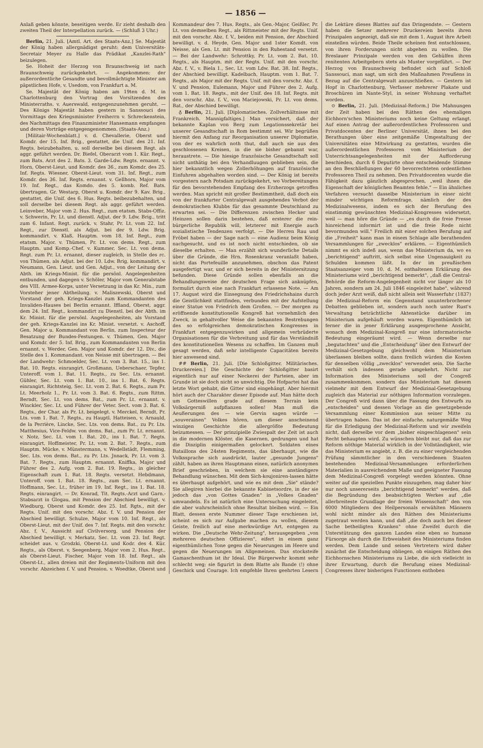— 1856 —
Anlaß geben könnte, beseitigen werde. Er zieht deshalb den zweiten Theil der Interpellation zurück. — (Schluß 3 Uhr.)
Berlin, 21. Juli. [Amtl. Art. des Staats-Anz.] Se. Majestät der König haben allergnädigst geruht: dem Universitäts-Secretair Meyer zu Halle das Prädikat „Kanzlei-Rath" beizulegen.
Se. Hoheit der Herzog von Braunschweig ist nach Braunschweig zurückgekehrt. — Angekommen: der außerordentliche Gesandte und bevollmächtigte Minister am päpstlichen Hofe, v. Usedom, von Frankfurt a. M.
Se. Majestät der König haben am 19ten d. M. in Charlottenburg den Vortrag des Vorsitzenden des Ministerraths, v. Auerswald, entgegenzunehmen geruht. — Des Königs Majestät haben gestern in Sanssouci des Vormittags den Kriegsminister Freiherrn v. Schreckenstein, des Nachmittags den Finanzminister Hansemann empfangen und deren Vorträge entgegengenommen. (Staats-Anz.)
[Militair-Wochenblatt.] v. d. Chevallerie, Oberst und Komdr. der 15. Inf. Brig., gestattet, die Unif. des 21. Inf. Regts. beizubehalten, u. soll derselbe bei diesem Regt. als aggr. geführt werden. Dr. Biefel, Oberarzt vom 1. Kür. Regt., zum Bats. Arzt des 2. Bats. 3. Garde-Ldw. Regts. ernannt. v. Horn, Oberst-Lieut. und Komdr. des 36., zum Komdr. des 25. Inf. Regts. Wiesner, Oberst-Lieut. vom 31. Inf. Regt., zum Komdr. des 36. Inf. Regts. ernannt. v. Gellhorn, Major vom 19. Inf. Regt., das Komdo. des 5. komb. Ref. Bats. übertragen. Gr. Westarp, Oberst u. Komdr. der 9. Kav. Brig., gestattet, die Unif. des 6. Hus. Regts. beibezubehalten, und soll derselbe bei diesem Regt. als aggr. geführt werden. Leinveber, Major vom 2. Hus. Regt., zum etatsm. Stabs-Offiz. v. Schwerin, Pr. Lt. und dienstl. Adjut. der 9. Ldw. Brig., tritt zum 6. Infant. Regt. zurück. v. Stahr, Pr. Lt. vom 22. Inf. Regt., zur Dienstl. als Adjut. bei der 9. Ldw. Brig. kommandirt. v. Klaß, Hauptm. vom 18. Inf. Regt., zum etatsm. Major. v. Thümen, Pr. Lt. von dems. Regt., zum Hauptm. und Komp.-Chef. v. Kummer, Sec. Lt. von dems. Regt. zum Pr. Lt. ernannt, dieser zugleich, in Stelle des rc. von Thümen, als Adjut. bei der 10. Ldw. Brig. kommandirt. v. Neumann, Gen. Lieut. und Gen. Adjut., von der Leitung der Abth. im Kriegs-Minist. für die persönl. Angelegenheiten entbunden, und dagegen v. Schöler, Major vom Generalstabe des VIII. Armee-Korps, unter Versetzung in das Kr. Min., zum Vorsteher jener Abtheilung. v. Maliszewski, Oberst und Vorstand der geh. Kriegs-Kanzlei zum Kommandanten des Invaliden-Hauses bei Berlin ernannt. Iffland, Oberst, aggr. dem 24. Inf. Regt., kommandirt zu Dienstl. bei der Abth. im Kr. Minist. für die persönl. Angelegenheiten, als Vorstand der geh. Kriegs-Kanzlei ins Kr. Minist. versetzt. v. Aschoff, Gen. Major u. Kommandant von Berlin, zum Inspecteur der Besatzung der Bundes-Festungen. v. Thümen, Gen. Major und Komdr. der 5. Inf. Brig., zum Kommandanten von Berlin ernannt. v. Werder, Gen. Major und Komdr. der 12. Div., die Stelle des 1. Kommandant. von Neisse mit übertragen. — Bei der Landwehr: Schmoelder, Sec. Lt. vom 3. Bat. 15., ins 1. Bat. 10. Regts. einrangirt. Großmann, Ueberschaer, Tepfer, Unteroff. vom 1. Bat. 11. Regts., zu Sec. Lts. ernannt. Gühler, Sec. Lt. vom 1. Bat. 10., ins 1. Bat. 6. Regts. einrangirt. Richtsteig, Sec. Lt. vom 2. Bat. 6. Regts., zum Pr. Lt. Meerholz 1., Pr. Lt. vom 3. Bat. 6. Regts., zum Rittm. Berndt, Sec. Lt. von dems. Bat., zum Pr. Lt. ernannt. v. Winckler, Sec. Lt. und Führer der Veter. Sect. vom 3. Bat. 6. Regts., der Char. als Pr. Lt. beigelegt. v. Merckel, Berndt, Pr. Lts. vom 1. Bat. 7. Regts., zu Hauptl. Hatteisen, v. Arnauld, de la Perrière, Lincke, Sec. Lts. von dems. Bat., zu Pr. Lts. Matthesius, Vice-Feldw. von dems. Bat., zum Pr. Lt. ernannt. v. Notz, Sec. Lt. vom 1. Bat. 20., ins 1. Bat. 7. Regts. einrangirt. Hoffmeister, Pr. Lt. vom 2. Bat. 7. Regts., zum Hauptm. Mücke, v. Münstermann, v. Wedellstädt, Flemming, Sec. Lts. von dems. Bat., zu Pr. Lts. Jnnack, Pr. Lt. vom 3. Bat. 7. Regts., zum Hauptm. ernannt. Kniffka, Major und Führer des 2. Aufg. vom 2. Bat. 19. Regts., in gleicher Eigenschaft zum 1. Bat. 18. Regts. versetzt. Hebdmann, Unteroff. vom 1. Bat. 18. Regts., zum Sec. Lt. ernannt. Hoffmann, Sec. Lt., früher im 19. Inf. Regt., ins 1. Bat. 18. Regts. einrangirt. — Dr. Konrad, Tit. Regts.-Arzt und Garn.-Stabsarzt in Glogau, mit Pension der Abschied bewilligt. v. Wiedburg, Oberst und Komdr. des 25. Inf. Rgts., mit der Regts. Unif. mit den vorschr. Abz. f. V. und Pension der Abschied bewilligt. Schulze, Major vom 10. Inf. Regt., als Oberst-Lieut. mit der Unif. des 7. Inf. Regts. mit den vorschr. Abz. f. V., Aussicht auf Civilversorg. und Pension der Abschied bewilligt. v. Merkatz, Sec. Lt. vom 23. Inf. Regt. scheidet aus. v. Grodzki, Oberst-Lt. und Kodr. des 4. Kür. Regts., als Oberst. v. Seegenberg, Major vom 2. Hus. Regt., als Oberst-Lieut. Fischer, Major vom 18. Inf. Regt., als Oberst-Lt., allen dreien mit der Regiments-Uniform mit den vorschr. Abzeichen f. V. und Pension. v. Woedtke, Oberst und Kommandeur des 7. Hus. Regts., als Gen.-Major, Geißler, Pr. Lt. von demselben Regt., als Rittmeister mit der Regts. Unif. mit den vorschr. Abz. f. V., beiden mit Pension, der Abschied bewilligt. v. d. Heyde, Gen. Major und 1ster Komdt. von Neisse, als Gen. Lt. mit Pension in den Ruhestand versetzt. — Bei der Landwehr: Schrottky, Pr. Lt. vom 2. Bat. 10. Regts., als Hauptm. mit der Regts. Unif. mit den vorschr. Abz. f. V., v. Biela 1., Sec. Lt. vom Ldw. Bat. 38. Inf. Regts., der Abschied bewilligt. Kadelbach, Hauptm. vom 1. Bat. 7. Regts., als Major mit der Regts. Unif. mit den vorschr. Abz. f. V. und Pension, Eulemann, Major und Führer des 2. Aufg. vom 1. Bat. 18. Regts., mit der Unif. des 18. Inf. Regts. mit den vorschr. Abz. f. V., von Maciejowski, Pr. Lt. von dems. Bat., der Abschied bewilligt.
♁ Berlin, 21. Juli. [Diplomatisches. Zollverhältnisse mit Frankreich. Mannigfaltiges.] Man versichert, daß der bekannte Kaplan von Berg zum Legationssekretär bei unserer Gesandtschaft in Rom bestimmt sei. Wir begrüßen hiermit den Anfang zur Reorganisation unserer Diplomatie, von der es wahrlich noth thut, daß auch sie aus den geschlossenen Kreisen, in die sie bisher gebannt war, heraustrete. — Die hiesige französische Gesandtschaft soll nicht unthätig bei den Verhandluugen geblieben sein, die hier bekanntlich wegen Zollerhöhungen auf französische Einfuhren abgehalten worden sind. — Der König ist bereits vorgestern nach Potsdam zurückgekehrt, wo Vorbereitungen für den bevorstehenden Empfang des Erzherzogs getroffen werden. Man spricht mit großer Bestimmtheit, daß doch ein von der frankfurter Centralgewalt ausgehendes Verbot der demokratischen Klubbs für das gesammte Deutschland zu erwarten sei. — Die Differenzen zwischen Hecker und Heinzen sollen darin bestehen, daß ersterer die rein-bürgerliche Republik will, letzterer mit Energie auch sozialistische Tendenzen verfolgt. — Die Herren Rau und Fröbel haben — der Sage nach — eine Audienz beim König nachgesucht, und es ist noch nicht entschieden, ob sie dieselbe erhalten. — Man erzählt sich wunderliche Details über die Gründe, die Hrn. Rosenkranz veranlaßt haben, nicht das Portefeuille anzunehmen, obschon das Patent ausgefertigt war, und er sich bereits in der Ministersitzung befunden. Diese Gründe sollen ebenfalls an die Behandlungsweise der deutschen Frage sich anknüpfen, formulirt durch eine nach Frankfurt erlassene Note. — Am 17. August wird die Einsegnung des Friedrichshains durch die Geistlichkeit stattfinden, verbunden mit der Aufstellung einer Statue von Friedrich dem Großen. — Der morgen zu eröffnende konstitutionelle Kongreß hat vornehmlich den Zweck, in gehaltvoller Weise die bekannten Bestrebungen des so erfolgreichen demokratischen Kongresses in Frankfurt entgegenzuwirken und allgemein verbrüderte Organisationen für die Verbreitung und für das Verständniß des konstitutionellen Wesens zu schaffen. Im Ganzen muß gesagt werden, daß sehr intelligente Capacitäten bereits hier anwesend sind.
## Berlin, 21. Juli. [Die Schloßgitter. Militärisches. Druckereien.] Die Geschichte der Schloßgitter basirt eigentlich nur auf einer Neckerei der Parteien, aber im Grunde ist sie doch nicht so unwichtig. Die Hofpartei hat das letzte Wort gehabt, die Gitter sind eingehängt. Aber hiermit hört auch der Charakter dieser Episode auf. Man hätte doch um Gotteswillen grade auf diesem Terrain kein Volksärgerniß aufpflanzen sollen! Man muß die Aeußerungen des — wie Gervin sagen würde — „souverainen" Volkes hören, um dieser anscheinend winzigen Geschichte die allergrößte Bedeutung beizumessen. — Der prinzipielle Zwiespalt der Zeit ist auch in die modernen Klöster, die Kasernen, gedrungen und hat die Disziplin einigermaßen gelockert. Soldaten eines Bataillons des 24sten Regiments, das überhaupt, wie die Volkssprache sich ausdrückt, lauter „gesunde Jungens" zählt, haben an ihren Hauptmann einen, natürlich anonymen Brief geschrieben, in welchem sie eine anständigere Behandlung wünschen. Mit dem Sich-koujoniren-lassen hätte es überhaupt aufgehört, und wie es mit dem „Sie" stände? Sie allegiren hierbei die bekannte Kabinetsordre, in der sie jedoch das „von Gottes Gnaden" in „Volkes Gnaden" umwandeln. Es ist natürlich eine Untersuchung eingeleitet, die aber wahrscheinlich ohne Resultat bleiben wird. — Ein Blatt, dessen erste Nummer dieser Tage erschienen ist, scheint es sich zur Aufgabe machen zu wollen, diesem Geiste, freilich auf eine merkwürdige Art, entgegen zu wirken. Die „Deutsche Wehr-Zeitung", herausgegeben „von mehreren deutschen Offizieren", eifert in einem ganz eigenthümlichen Tone gegen die Neuerungen im Heere und gegen die Neuerungen im Allgemeinen. Das stocksteife Gamaschenthum ist ihr Ideal. Die Bürgerwehr kommt sehr schlecht weg; sie figurirt in dem Blatte als Bande (!) ohne Geschick und Courage. Ich empfehle Ihren geehrten Lesern die Lektüre dieses Blattes auf das Dringendste. — Gestern haben die Setzer mehrerer Druckereien bereits ihren Prinzipalen angezeigt, daß sie mit dem 1. August ihre Arbeit einstellen würden. Beide Theile scheinen fest entschlossen, von ihren Forderungen nicht abgehen zu wollen. Die Breslauer Prinzipale werden von den Gehülfen ihren renitenten Arbeitgebern stets als Muster vorgeführt. — Der Herzog von Braunschweig befindet sich auf Schloß Sanssouci, man sagt, um sich den Maßnahmen Preußens in Bezug auf die Centralgewalt anzuschließen. — Gestern ist Hopf in Charlottenburg, Verfasser mehrerer Plakate und Broschüren im Nante-Styl, in seiner Wohnung verhaftet worden.
⊙ Berlin, 21. Juli. [Medizinal-Reform.] Die Mahnungen der Zeit haben bei den Räthen des ehemaligen Eichhorn'schen Ministeriums noch keine Geltung erlangt. Auf einen Antrag der außerordentlichen Professoren und Privatdocenten der Berliner Universität, ihnen bei den Berathungen über eine zeitgemäße Umgestaltung der Universitäten eine Mitwirkung zu gestatten, wurden die außerordentlichen Professoren vom Ministerium der Unterrichtsangelegenheiten mit der Aufforderung beschieden, durch 6 Deputirte ohne entscheidende Stimme an den Beschließungen der 60 bevorrechteten ordentlichen Professoren Theil zu nehmen. Den Privatdocenten wurde die Fähigkeit dazu gänzlich abgesprochen, „weil ihnen die Eigenschaft der königlichen Beamten fehle." — Ein ähnliches Verfahren versucht dasselbe Ministerium in einer nicht minder wichtigen Reformfrage, nämlich der des Medizinalwesens, indem es sich der Berufung des einstimmig gewünschten Medizinal-Kongresses widersetzt, weil — man höre die Gründe — „es durch die freie Presse hinreichend informirt ist und die freie Rede nicht bevormunden will." Freilich mit einer solchen Berufung auf die „Freiheit" kann man in einem Schlage alle berathenden Versammlungen für „zwecklos" erklären. — Eigenthümlich nimmt es sich indeß aus, wenn das Ministerium da, wo es „berichtigend" auftritt, sich selbst eine Ungenauigkeit zu Schulden kommen läßt. In der im preußischen Staatsanzeiger vom 10. d. M. enthaltenen Erklärung des Ministeriums wird „berichtigend bemerkt", „daß die Central-Behörde die Reform-Angelegenheit nicht vor länger als 10 Jahren, sondern am 24. Juli 1846 eingeleitet habe", während doch jeder Arzt weiß, daß nicht allein seit Wasserfuhr (1837) die Medizinal-Reform ein Gegenstand ununterbrochener Debatten geblieben ist, sondern auch noch unter Rust's Verwaltung beträchtliche Aktenstücke darüber im Ministerium aufgehäuft worden waren. Eigenthümlich ist ferner die in jener Erklärung ausgesprochene Ansicht, wonach dem Medizinal-Kongreß nur eine informatorische Bedeutung eingeräumt wird. — Wenn derselbe nur „begutachten" und die „Entscheidung" über den Entwurf der Medizinal-Gesetzgebung gleichwohl dem Ministerium überlassen bleiben sollte, dann freilich würden die Kosten für denselben völlig „zwecklos" verwendet sein. Die Sache verhält sich indessen gerade umgekehrt. Nicht zur Information des Ministeriums soll der Congreß zusammenkommen, sondern das Ministerium hat diesem vielmehr mit dem Entwurf der Medizinal-Gesetzgebung zugleich das Material zur nöthigen Information vorzulegen. Der Congreß wird dann über die Fassung des Entwurfs zu „entscheiden" und dessen Vorlage an die gesetzgebende Versammlung einer Kommission aus seiner Mitte zu übertragen haben. Das ist der einfache, naturgemäße Weg für die Erledigung der Medizinal-Reform und wir zweifeln nicht, daß derselbe vor dem „bisher eingeschlagenen" sein Recht behaupten wird. Zu wünschen bleibt nur, daß das zur Reform nöthige Material wirklich in der Vollständigkeit, wie das Ministerium es angiebt, z. B. die zu einer vergleichenden Prüfung sämmtlicher in den verschiedenen Staaten bestehenden Medizinal-Versammlungen erforderlichen Materialien in ausreichendem Maße und geeigneter Fassung dem Medizinal-Congreß vorgelegt werden könnten. Ohne weiter auf die speziellen Punkte einzugehen, mag daher hier nur noch unsererseits „berichtigend bemerkt" werden, daß die Begründung des beabsichtigten Werkes auf „die allerbreiteste Grundlage der freien Wissenschaft" den von 6000 Mitgliedern des Heilpersonals erwählten Männern wohl nicht minder als den Räthen des Ministeriums zugetraut werden kann, und daß „die doch auch bei dieser Sache betheiligten Kranken" ohne Zweifel durch die Unterstützung des ganzen Landes eine eben so humane Fürsorge als durch die Erbweisheit des Ministeriums finden werden. Dem Lande und seinen Vertretern wird daher zunächst die Entscheidung obliegen, ob einigen Räthen des Eichhornschen Ministeriums zu Liebe, die sich vielleicht in ihrer Erwartung, durch die Berufung eines Medizinal-Congresses ihrer bisherigen Functionen enthoben